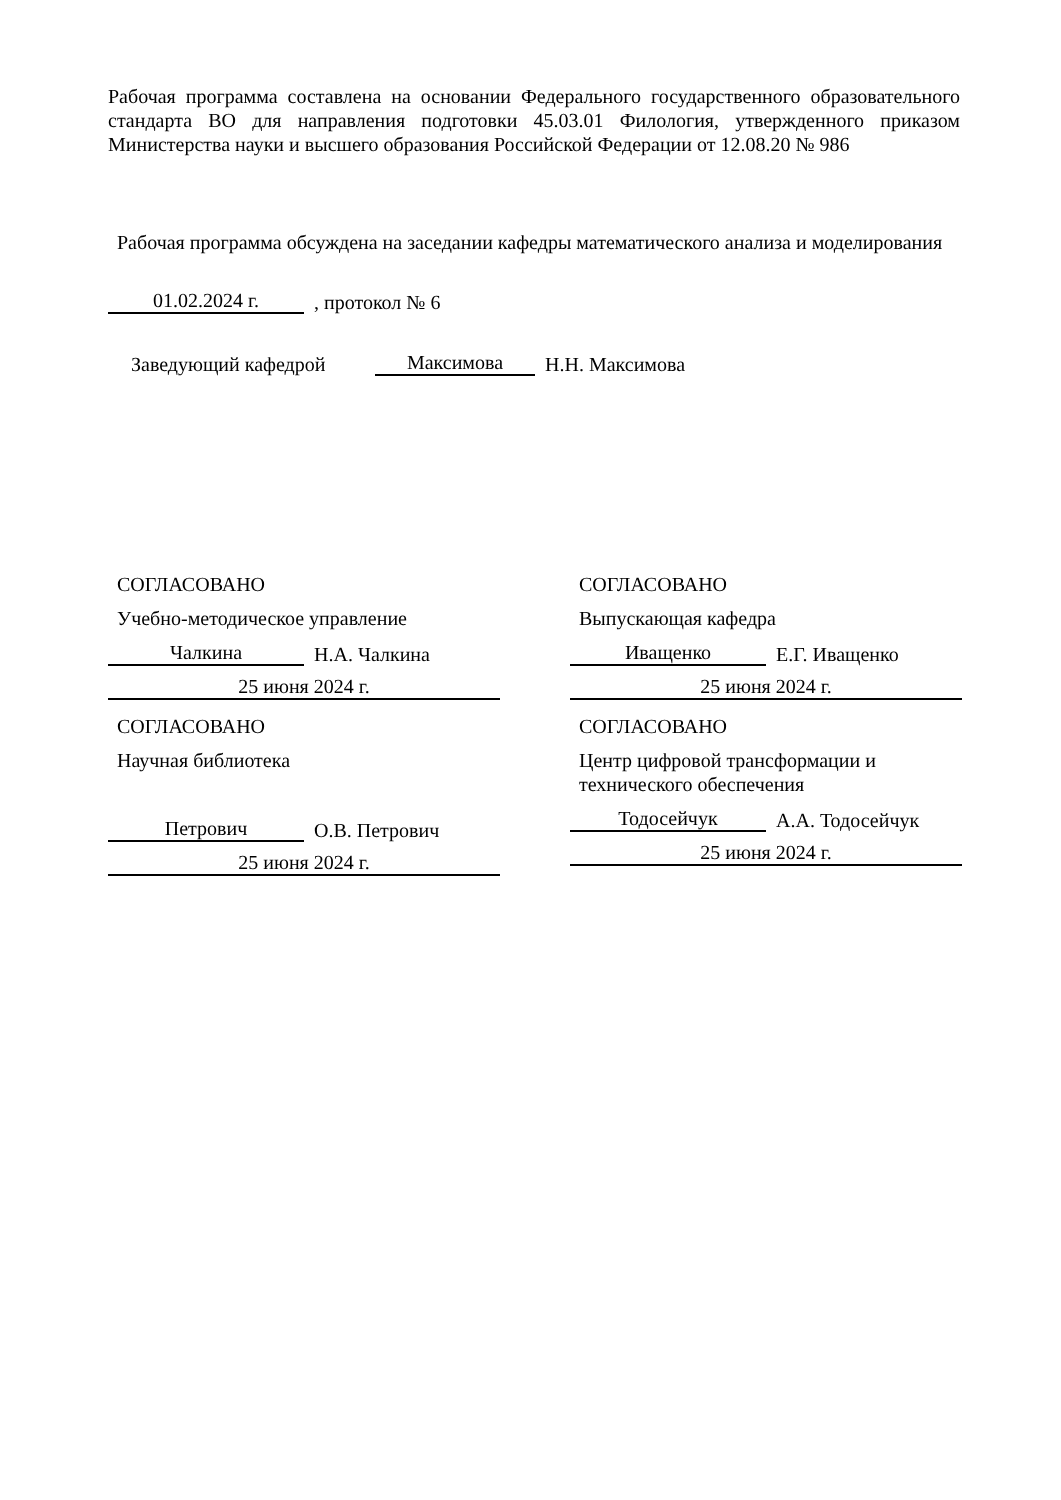Рабочая программа составлена на основании Федерального государственного образовательного стандарта ВО для направления подготовки 45.03.01 Филология, утвержденного приказом Министерства науки и высшего образования Российской Федерации от 12.08.20 № 986
Рабочая программа обсуждена на заседании кафедры математического анализа и моделирования
01.02.2024 г.
, протокол № 6
Заведующий кафедрой
Максимова
Н.Н. Максимова
СОГЛАСОВАНО
Учебно-методическое управление
Чалкина
Н.А. Чалкина
25 июня 2024 г.
СОГЛАСОВАНО
Научная библиотека
Петрович
О.В. Петрович
25 июня 2024 г.
СОГЛАСОВАНО
Выпускающая кафедра
Иващенко
Е.Г. Иващенко
25 июня 2024 г.
СОГЛАСОВАНО
Центр цифровой трансформации и технического обеспечения
Тодосейчук
А.А. Тодосейчук
25 июня 2024 г.